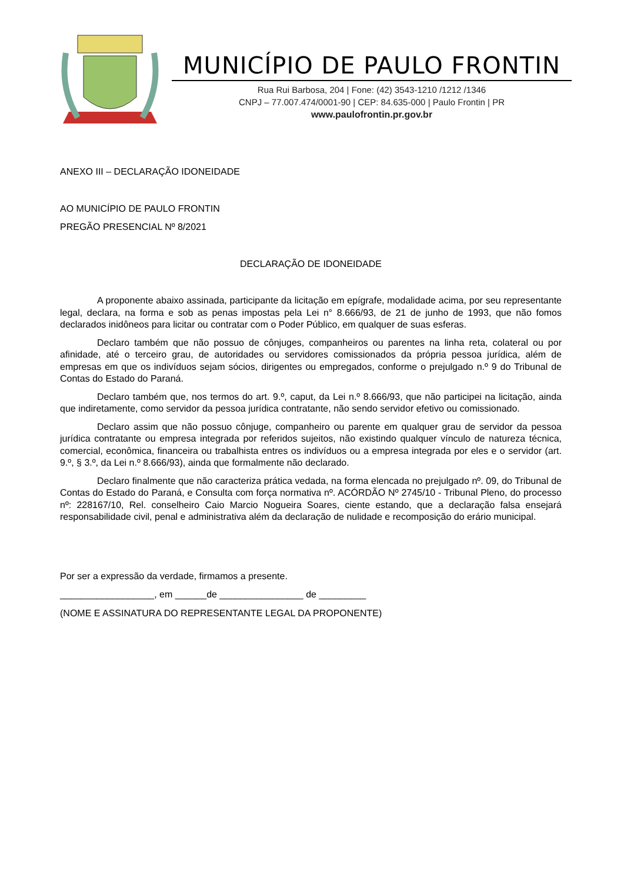MUNICÍPIO DE PAULO FRONTIN
Rua Rui Barbosa, 204 | Fone: (42) 3543-1210 /1212 /1346
CNPJ – 77.007.474/0001-90 | CEP: 84.635-000 | Paulo Frontin | PR
www.paulofrontin.pr.gov.br
ANEXO III – DECLARAÇÃO IDONEIDADE
AO MUNICÍPIO DE PAULO FRONTIN
PREGÃO PRESENCIAL Nº 8/2021
DECLARAÇÃO DE IDONEIDADE
A proponente abaixo assinada, participante da licitação em epígrafe, modalidade acima, por seu representante legal, declara, na forma e sob as penas impostas pela Lei n° 8.666/93, de 21 de junho de 1993, que não fomos declarados inidôneos para licitar ou contratar com o Poder Público, em qualquer de suas esferas.
Declaro também que não possuo de cônjuges, companheiros ou parentes na linha reta, colateral ou por afinidade, até o terceiro grau, de autoridades ou servidores comissionados da própria pessoa jurídica, além de empresas em que os indivíduos sejam sócios, dirigentes ou empregados, conforme o prejulgado n.º 9 do Tribunal de Contas do Estado do Paraná.
Declaro também que, nos termos do art. 9.º, caput, da Lei n.º 8.666/93, que não participei na licitação, ainda que indiretamente, como servidor da pessoa jurídica contratante, não sendo servidor efetivo ou comissionado.
Declaro assim que não possuo cônjuge, companheiro ou parente em qualquer grau de servidor da pessoa jurídica contratante ou empresa integrada por referidos sujeitos, não existindo qualquer vínculo de natureza técnica, comercial, econômica, financeira ou trabalhista entres os indivíduos ou a empresa integrada por eles e o servidor (art. 9.º, § 3.º, da Lei n.º 8.666/93), ainda que formalmente não declarado.
Declaro finalmente que não caracteriza prática vedada, na forma elencada no prejulgado nº. 09, do Tribunal de Contas do Estado do Paraná, e Consulta com força normativa nº. ACÓRDÃO Nº 2745/10 - Tribunal Pleno, do processo nº: 228167/10, Rel. conselheiro Caio Marcio Nogueira Soares, ciente estando, que a declaração falsa ensejará responsabilidade civil, penal e administrativa além da declaração de nulidade e recomposição do erário municipal.
Por ser a expressão da verdade, firmamos a presente.
__________________, em ______de ________________ de _________
(NOME E ASSINATURA DO REPRESENTANTE LEGAL DA PROPONENTE)